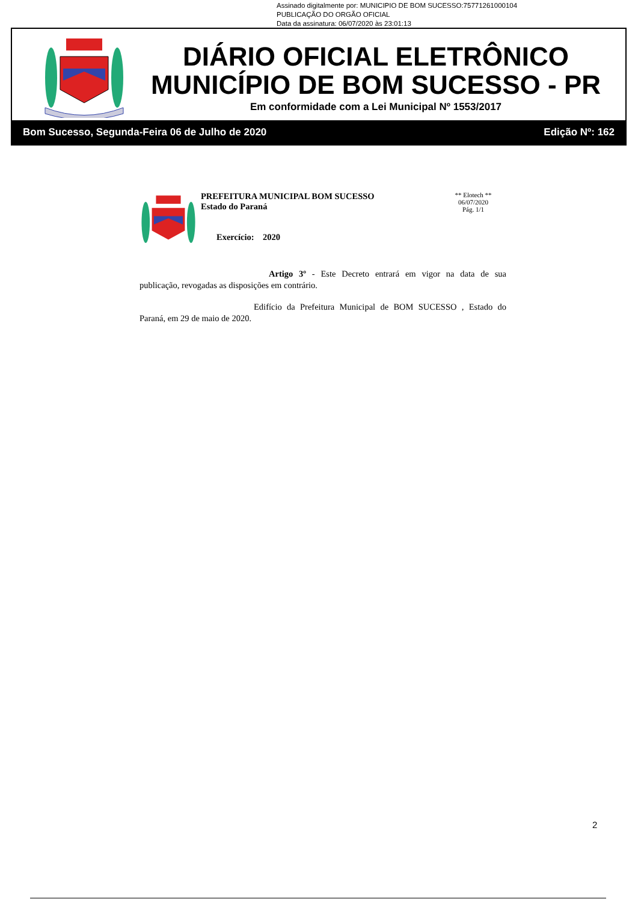Assinado digitalmente por: MUNICIPIO DE BOM SUCESSO:75771261000104
PUBLICAÇÃO DO ORGÃO OFICIAL
Data da assinatura: 06/07/2020 às 23:01:13
DIÁRIO OFICIAL ELETRÔNICO
MUNICÍPIO DE BOM SUCESSO - PR
Em conformidade com a Lei Municipal Nº 1553/2017
Bom Sucesso, Segunda-Feira 06 de Julho de 2020 Edição Nº: 162
PREFEITURA MUNICIPAL BOM SUCESSO
Estado do Paraná
Exercício: 2020
** Elotech **
06/07/2020
Pág. 1/1
Artigo 3º - Este Decreto entrará em vigor na data de sua publicação, revogadas as disposições em contrário.
Edifício da Prefeitura Municipal de BOM SUCESSO , Estado do Paraná, em 29 de maio de 2020.
2